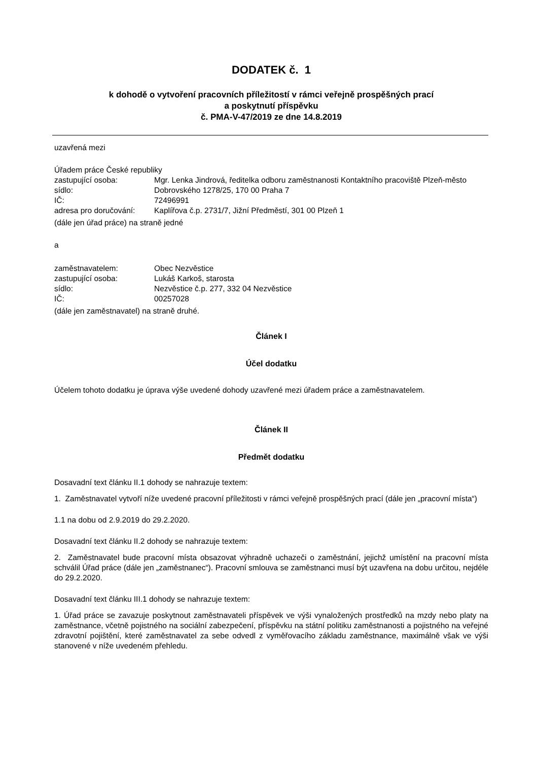DODATEK č. 1
k dohodě o vytvoření pracovních příležitostí v rámci veřejně prospěšných prací
a poskytnutí příspěvku
č. PMA-V-47/2019 ze dne 14.8.2019
uzavřená mezi
Úřadem práce České republiky
| zastupující osoba: | Mgr. Lenka Jindrová, ředitelka odboru zaměstnanosti Kontaktního pracoviště Plzeň-město |
| sídlo: | Dobrovského 1278/25, 170 00 Praha 7 |
| IČ: | 72496991 |
| adresa pro doručování: | Kaplířova č.p. 2731/7, Jižní Předměstí, 301 00 Plzeň 1 |
(dále jen úřad práce) na straně jedné
a
| zaměstnavatelem: | Obec Nezvěstice |
| zastupující osoba: | Lukáš Karkoš, starosta |
| sídlo: | Nezvěstice č.p. 277, 332 04 Nezvěstice |
| IČ: | 00257028 |
(dále jen zaměstnavatel) na straně druhé.
Článek I
Účel dodatku
Účelem tohoto dodatku je úprava výše uvedené dohody uzavřené mezi úřadem práce a zaměstnavatelem.
Článek II
Předmět dodatku
Dosavadní text článku II.1 dohody se nahrazuje textem:
1. Zaměstnavatel vytvoří níže uvedené pracovní příležitosti v rámci veřejně prospěšných prací (dále jen „pracovní místa“)
1.1 na dobu od 2.9.2019 do 29.2.2020.
Dosavadní text článku II.2 dohody se nahrazuje textem:
2. Zaměstnavatel bude pracovní místa obsazovat výhradně uchazeči o zaměstnání, jejichž umístění na pracovní místa schválil Úřad práce (dále jen „zaměstnanec“). Pracovní smlouva se zaměstnanci musí být uzavřena na dobu určitou, nejdéle do 29.2.2020.
Dosavadní text článku III.1 dohody se nahrazuje textem:
1. Úřad práce se zavazuje poskytnout zaměstnavateli příspěvek ve výši vynaložených prostředků na mzdy nebo platy na zaměstnance, včetně pojistného na sociální zabezpečení, příspěvku na státní politiku zaměstnanosti a pojistného na veřejné zdravotní pojištění, které zaměstnavatel za sebe odvedl z vyměřovacího základu zaměstnance, maximálně však ve výši stanovené v níže uvedeném přehledu.